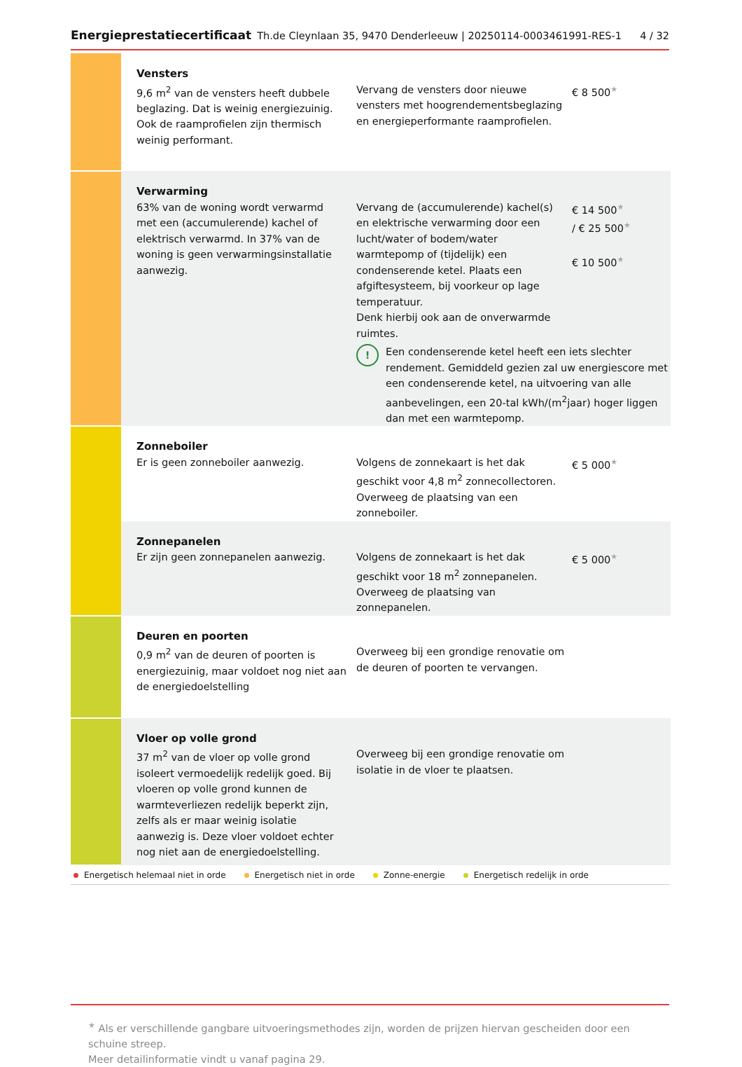Energieprestatiecertificaat Th.de Cleynlaan 35, 9470 Denderleeuw | 20250114-0003461991-RES-1 4 / 32
| | Vensters 9,6 m<sup>2</sup> van de vensters heeft dubbele beglazing. Dat is weinig energiezuinig. Ook de raamprofielen zijn thermisch weinig performant. | Vervang de vensters door nieuwe vensters met hoogrendementsbeglazing en energieperformante raamprofielen. | € 8 500 ★ |
| | Verwarming 63% van de woning wordt verwarmd met een (accumulerende) kachel of elektrisch verwarmd. In 37% van de woning is geen verwarmingsinstallatie aanwezig. | Vervang de (accumulerende) kachel(s) en elektrische verwarming door een lucht/water of bodem/water warmtepomp of (tijdelijk) een condenserende ketel. Plaats een afgiftesysteem, bij voorkeur op lage temperatuur. Denk hierbij ook aan de onverwarmde ruimtes. € 14 500 ★ / € 25 500 ★ € 10 500 ★ ! Een condenserende ketel heeft een iets slechter rendement. Gemiddeld gezien zal uw energiescore met een condenserende ketel, na uitvoering van alle aanbevelingen, een 20-tal kWh/(m<sup>2</sup>jaar) hoger liggen dan met een warmtepomp. | |
| | Zonneboiler Er is geen zonneboiler aanwezig. | Volgens de zonnekaart is het dak geschikt voor 4,8 m<sup>2</sup> zonnecollectoren. Overweeg de plaatsing van een zonneboiler. | € 5 000 ★ |
| | Zonnepanelen Er zijn geen zonnepanelen aanwezig. | Volgens de zonnekaart is het dak geschikt voor 18 m<sup>2</sup> zonnepanelen. Overweeg de plaatsing van zonnepanelen. | € 5 000 ★ |
| | Deuren en poorten 0,9 m<sup>2</sup> van de deuren of poorten is energiezuinig, maar voldoet nog niet aan de energiedoelstelling | Overweeg bij een grondige renovatie om de deuren of poorten te vervangen. | |
| | Vloer op volle grond 37 m<sup>2</sup> van de vloer op volle grond isoleert vermoedelijk redelijk goed. Bij vloeren op volle grond kunnen de warmteverliezen redelijk beperkt zijn, zelfs als er maar weinig isolatie aanwezig is. Deze vloer voldoet echter nog niet aan de energiedoelstelling. | Overweeg bij een grondige renovatie om isolatie in de vloer te plaatsen. | |
Energetisch helemaal niet in orde Energetisch niet in orde Zonne-energie Energetisch redelijk in orde
★ Als er verschillende gangbare uitvoeringsmethodes zijn, worden de prijzen hiervan gescheiden door een schuine streep.
Meer detailinformatie vindt u vanaf pagina 29.